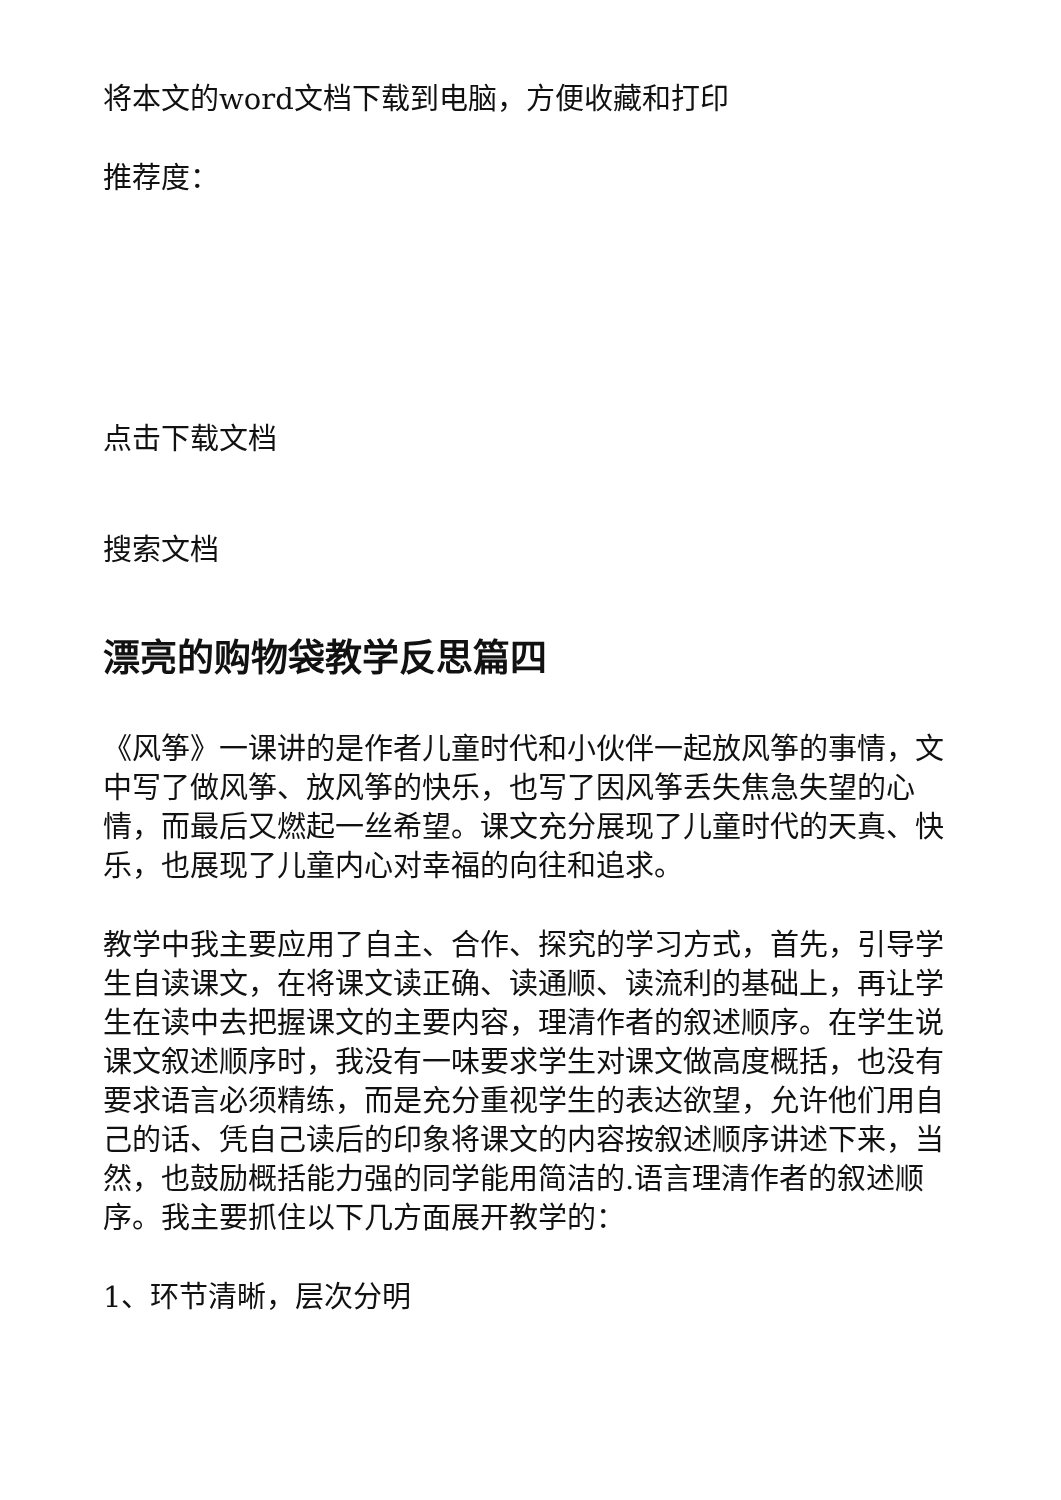将本文的word文档下载到电脑，方便收藏和打印
推荐度：
点击下载文档
搜索文档
漂亮的购物袋教学反思篇四
《风筝》一课讲的是作者儿童时代和小伙伴一起放风筝的事情，文中写了做风筝、放风筝的快乐，也写了因风筝丢失焦急失望的心情，而最后又燃起一丝希望。课文充分展现了儿童时代的天真、快乐，也展现了儿童内心对幸福的向往和追求。
教学中我主要应用了自主、合作、探究的学习方式，首先，引导学生自读课文，在将课文读正确、读通顺、读流利的基础上，再让学生在读中去把握课文的主要内容，理清作者的叙述顺序。在学生说课文叙述顺序时，我没有一味要求学生对课文做高度概括，也没有要求语言必须精练，而是充分重视学生的表达欲望，允许他们用自己的话、凭自己读后的印象将课文的内容按叙述顺序讲述下来，当然，也鼓励概括能力强的同学能用简洁的.语言理清作者的叙述顺序。我主要抓住以下几方面展开教学的：
1、环节清晰，层次分明